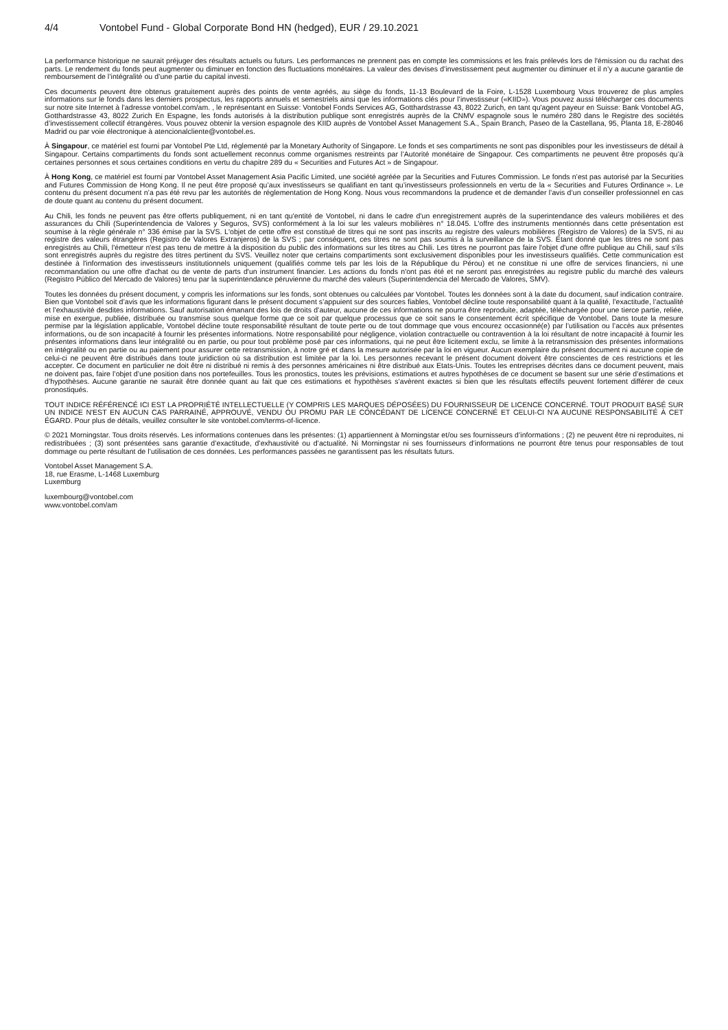4/4 Vontobel Fund - Global Corporate Bond HN (hedged), EUR / 29.10.2021
La performance historique ne saurait préjuger des résultats actuels ou futurs. Les performances ne prennent pas en compte les commissions et les frais prélevés lors de l'émission ou du rachat des parts. Le rendement du fonds peut augmenter ou diminuer en fonction des fluctuations monétaires. La valeur des devises d’investissement peut augmenter ou diminuer et il n’y a aucune garantie de remboursement de l’intégralité ou d’une partie du capital investi.
Ces documents peuvent être obtenus gratuitement auprès des points de vente agréés, au siège du fonds, 11-13 Boulevard de la Foire, L-1528 Luxembourg Vous trouverez de plus amples informations sur le fonds dans les derniers prospectus, les rapports annuels et semestriels ainsi que les informations clés pour l’investisseur («KIID»). Vous pouvez aussi télécharger ces documents sur notre site Internet à l’adresse vontobel.com/am. , le représentant en Suisse: Vontobel Fonds Services AG, Gotthardstrasse 43, 8022 Zurich, en tant qu'agent payeur en Suisse: Bank Vontobel AG, Gotthardstrasse 43, 8022 Zurich En Espagne, les fonds autorisés à la distribution publique sont enregistrés auprès de la CNMV espagnole sous le numéro 280 dans le Registre des sociétés d’investissement collectif étrangères. Vous pouvez obtenir la version espagnole des KIID auprès de Vontobel Asset Management S.A., Spain Branch, Paseo de la Castellana, 95, Planta 18, E-28046 Madrid ou par voie électronique à atencionalcliente@vontobel.es.
À Singapour, ce matériel est fourni par Vontobel Pte Ltd, réglementé par la Monetary Authority of Singapore. Le fonds et ses compartiments ne sont pas disponibles pour les investisseurs de détail à Singapour. Certains compartiments du fonds sont actuellement reconnus comme organismes restreints par l’Autorité monétaire de Singapour. Ces compartiments ne peuvent être proposés qu’à certaines personnes et sous certaines conditions en vertu du chapitre 289 du « Securities and Futures Act » de Singapour.
À Hong Kong, ce matériel est fourni par Vontobel Asset Management Asia Pacific Limited, une société agréée par la Securities and Futures Commission. Le fonds n’est pas autorisé par la Securities and Futures Commission de Hong Kong. Il ne peut être proposé qu’aux investisseurs se qualifiant en tant qu’investisseurs professionnels en vertu de la « Securities and Futures Ordinance ». Le contenu du présent document n’a pas été revu par les autorités de réglementation de Hong Kong. Nous vous recommandons la prudence et de demander l’avis d’un conseiller professionnel en cas de doute quant au contenu du présent document.
Au Chili, les fonds ne peuvent pas être offerts publiquement, ni en tant qu'entité de Vontobel, ni dans le cadre d'un enregistrement auprès de la superintendance des valeurs mobilières et des assurances du Chili (Superintendencia de Valores y Seguros, SVS) conformément à la loi sur les valeurs mobilières n° 18.045. L'offre des instruments mentionnés dans cette présentation est soumise à la règle générale n° 336 émise par la SVS. L'objet de cette offre est constitué de titres qui ne sont pas inscrits au registre des valeurs mobilières (Registro de Valores) de la SVS, ni au registre des valeurs étrangères (Registro de Valores Extranjeros) de la SVS ; par conséquent, ces titres ne sont pas soumis à la surveillance de la SVS. Étant donné que les titres ne sont pas enregistrés au Chili, l'émetteur n'est pas tenu de mettre à la disposition du public des informations sur les titres au Chili. Les titres ne pourront pas faire l'objet d'une offre publique au Chili, sauf s'ils sont enregistrés auprès du registre des titres pertinent du SVS. Veuillez noter que certains compartiments sont exclusivement disponibles pour les investisseurs qualifiés. Cette communication est destinée à l'information des investisseurs institutionnels uniquement (qualifiés comme tels par les lois de la République du Pérou) et ne constitue ni une offre de services financiers, ni une recommandation ou une offre d'achat ou de vente de parts d'un instrument financier. Les actions du fonds n'ont pas été et ne seront pas enregistrées au registre public du marché des valeurs (Registro Público del Mercado de Valores) tenu par la superintendance péruvienne du marché des valeurs (Superintendencia del Mercado de Valores, SMV).
Toutes les données du présent document, y compris les informations sur les fonds, sont obtenues ou calculées par Vontobel. Toutes les données sont à la date du document, sauf indication contraire. Bien que Vontobel soit d’avis que les informations figurant dans le présent document s’appuient sur des sources fiables, Vontobel décline toute responsabilité quant à la qualité, l’exactitude, l’actualité et l’exhaustivité desdites informations. Sauf autorisation émanant des lois de droits d’auteur, aucune de ces informations ne pourra être reproduite, adaptée, téléchargée pour une tierce partie, reliée, mise en exergue, publiée, distribuée ou transmise sous quelque forme que ce soit par quelque processus que ce soit sans le consentement écrit spécifique de Vontobel. Dans toute la mesure permise par la législation applicable, Vontobel décline toute responsabilité résultant de toute perte ou de tout dommage que vous encourez occasionné(e) par l’utilisation ou l’accès aux présentes informations, ou de son incapacité à fournir les présentes informations. Notre responsabilité pour négligence, violation contractuelle ou contravention à la loi résultant de notre incapacité à fournir les présentes informations dans leur intégralité ou en partie, ou pour tout problème posé par ces informations, qui ne peut être licitement exclu, se limite à la retransmission des présentes informations en intégralité ou en partie ou au paiement pour assurer cette retransmission, à notre gré et dans la mesure autorisée par la loi en vigueur. Aucun exemplaire du présent document ni aucune copie de celui-ci ne peuvent être distribués dans toute juridiction où sa distribution est limitée par la loi. Les personnes recevant le présent document doivent être conscientes de ces restrictions et les accepter. Ce document en particulier ne doit être ni distribué ni remis à des personnes américaines ni être distribué aux Etats-Unis. Toutes les entreprises décrites dans ce document peuvent, mais ne doivent pas, faire l’objet d’une position dans nos portefeuilles. Tous les pronostics, toutes les prévisions, estimations et autres hypothèses de ce document se basent sur une série d’estimations et d’hypothèses. Aucune garantie ne saurait être donnée quant au fait que ces estimations et hypothèses s’avèrent exactes si bien que les résultats effectifs peuvent fortement différer de ceux pronostiqués.
TOUT INDICE RÉFÉRENCÉ ICI EST LA PROPRIÉTÉ INTELLECTUELLE (Y COMPRIS LES MARQUES DÉPOSÉES) DU FOURNISSEUR DE LICENCE CONCERNÉ. TOUT PRODUIT BASÉ SUR UN INDICE N'EST EN AUCUN CAS PARRAINÉ, APPROUVÉ, VENDU OU PROMU PAR LE CONCÉDANT DE LICENCE CONCERNÉ ET CELUI-CI N'A AUCUNE RESPONSABILITÉ À CET ÉGARD. Pour plus de détails, veuillez consulter le site vontobel.com/terms-of-licence.
© 2021 Morningstar. Tous droits réservés. Les informations contenues dans les présentes: (1) appartiennent à Morningstar et/ou ses fournisseurs d’informations ; (2) ne peuvent être ni reproduites, ni redistribuées ; (3) sont présentées sans garantie d’exactitude, d’exhaustivité ou d’actualité. Ni Morningstar ni ses fournisseurs d’informations ne pourront être tenus pour responsables de tout dommage ou perte résultant de l’utilisation de ces données. Les performances passées ne garantissent pas les résultats futurs.
Vontobel Asset Management S.A.
18, rue Erasme, L-1468 Luxemburg
Luxemburg
luxembourg@vontobel.com
www.vontobel.com/am